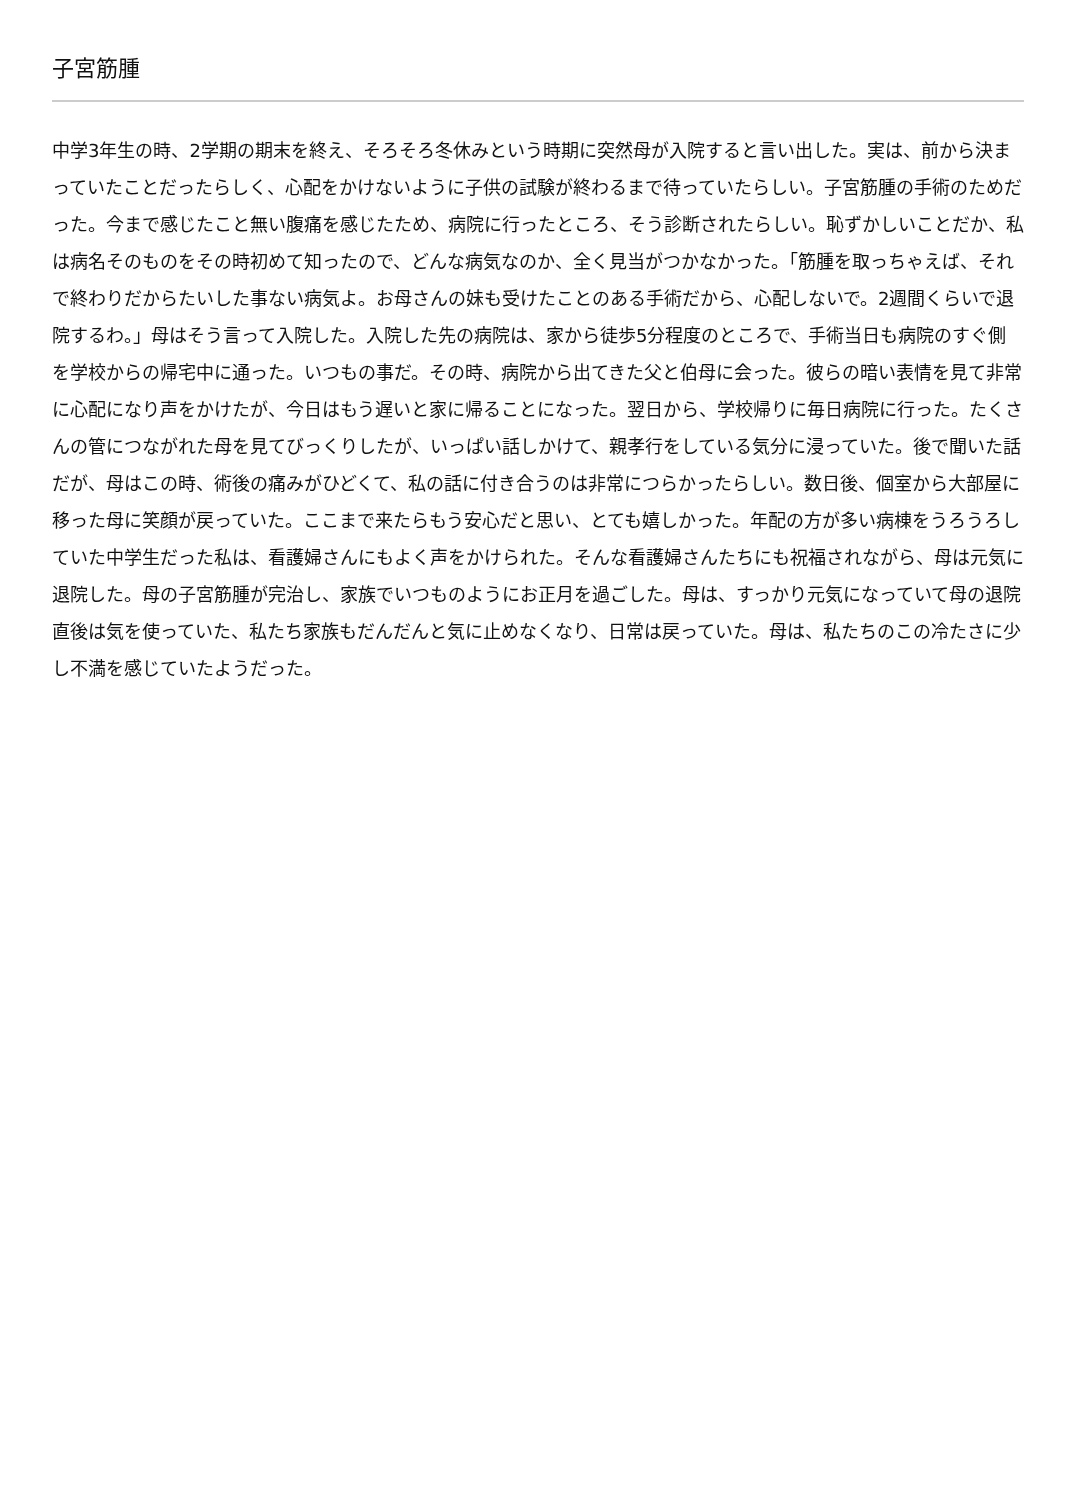子宮筋腫
中学3年生の時、2学期の期末を終え、そろそろ冬休みという時期に突然母が入院すると言い出した。実は、前から決まっていたことだったらしく、心配をかけないように子供の試験が終わるまで待っていたらしい。子宮筋腫の手術のためだった。今まで感じたこと無い腹痛を感じたため、病院に行ったところ、そう診断されたらしい。恥ずかしいことだか、私は病名そのものをその時初めて知ったので、どんな病気なのか、全く見当がつかなかった。「筋腫を取っちゃえば、それで終わりだからたいした事ない病気よ。お母さんの妹も受けたことのある手術だから、心配しないで。2週間くらいで退院するわ。」母はそう言って入院した。入院した先の病院は、家から徒歩5分程度のところで、手術当日も病院のすぐ側を学校からの帰宅中に通った。いつもの事だ。その時、病院から出てきた父と伯母に会った。彼らの暗い表情を見て非常に心配になり声をかけたが、今日はもう遅いと家に帰ることになった。翌日から、学校帰りに毎日病院に行った。たくさんの管につながれた母を見てびっくりしたが、いっぱい話しかけて、親孝行をしている気分に浸っていた。後で聞いた話だが、母はこの時、術後の痛みがひどくて、私の話に付き合うのは非常につらかったらしい。数日後、個室から大部屋に移った母に笑顔が戻っていた。ここまで来たらもう安心だと思い、とても嬉しかった。年配の方が多い病棟をうろうろしていた中学生だった私は、看護婦さんにもよく声をかけられた。そんな看護婦さんたちにも祝福されながら、母は元気に退院した。母の子宮筋腫が完治し、家族でいつものようにお正月を過ごした。母は、すっかり元気になっていて母の退院直後は気を使っていた、私たち家族もだんだんと気に止めなくなり、日常は戻っていた。母は、私たちのこの冷たさに少し不満を感じていたようだった。